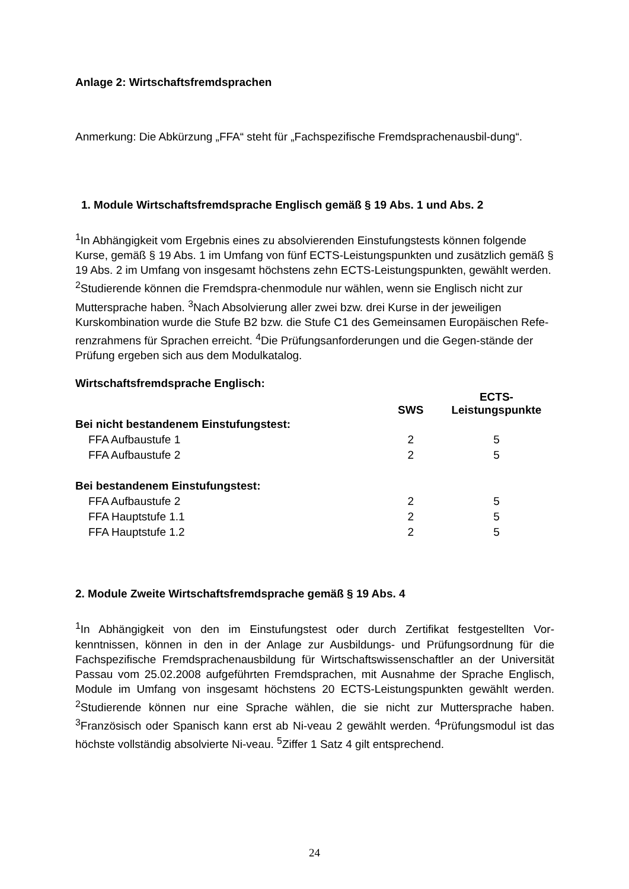Anlage 2: Wirtschaftsfremdsprachen
Anmerkung: Die Abkürzung „FFA“ steht für „Fachspezifische Fremdsprachenausbil-dung“.
1. Module Wirtschaftsfremdsprache Englisch gemäß § 19 Abs. 1 und Abs. 2
<sup>1</sup> In Abhängigkeit vom Ergebnis eines zu absolvierenden Einstufungstests können folgende Kurse, gemäß § 19 Abs. 1 im Umfang von fünf ECTS-Leistungspunkten und zusätzlich gemäß § 19 Abs. 2 im Umfang von insgesamt höchstens zehn ECTS-Leistungspunkten, gewählt werden. <sup>2</sup>Studierende können die Fremdspra-chenmodule nur wählen, wenn sie Englisch nicht zur Muttersprache haben. <sup>3</sup>Nach Absolvierung aller zwei bzw. drei Kurse in der jeweiligen Kurskombination wurde die Stufe B2 bzw. die Stufe C1 des Gemeinsamen Europäischen Refe-renzrahmens für Sprachen erreicht. <sup>4</sup>Die Prüfungsanforderungen und die Gegen-stände der Prüfung ergeben sich aus dem Modulkatalog.
Wirtschaftsfremdsprache Englisch:
| | SWS | ECTS- Leistungspunkte |
| --- | --- | --- |
| Bei nicht bestandenem Einstufungstest: | | |
| FFA Aufbaustufe 1 | 2 | 5 |
| FFA Aufbaustufe 2 | 2 | 5 |
| Bei bestandenem Einstufungstest: | | |
| FFA Aufbaustufe 2 | 2 | 5 |
| FFA Hauptstufe 1.1 | 2 | 5 |
| FFA Hauptstufe 1.2 | 2 | 5 |
2. Module Zweite Wirtschaftsfremdsprache gemäß § 19 Abs. 4
<sup>1</sup> In Abhängigkeit von den im Einstufungstest oder durch Zertifikat festgestellten Vor-kenntnissen, können in den in der Anlage zur Ausbildungs- und Prüfungsordnung für die Fachspezifische Fremdsprachenausbildung für Wirtschaftswissenschaftler an der Universität Passau vom 25.02.2008 aufgeführten Fremdsprachen, mit Ausnahme der Sprache Englisch, Module im Umfang von insgesamt höchstens 20 ECTS-Leistungspunkten gewählt werden. <sup>2</sup>Studierende können nur eine Sprache wählen, die sie nicht zur Muttersprache haben. <sup>3</sup>Französisch oder Spanisch kann erst ab Ni-veau 2 gewählt werden. <sup>4</sup>Prüfungsmodul ist das höchste vollständig absolvierte Ni-veau. <sup>5</sup>Ziffer 1 Satz 4 gilt entsprechend.
24